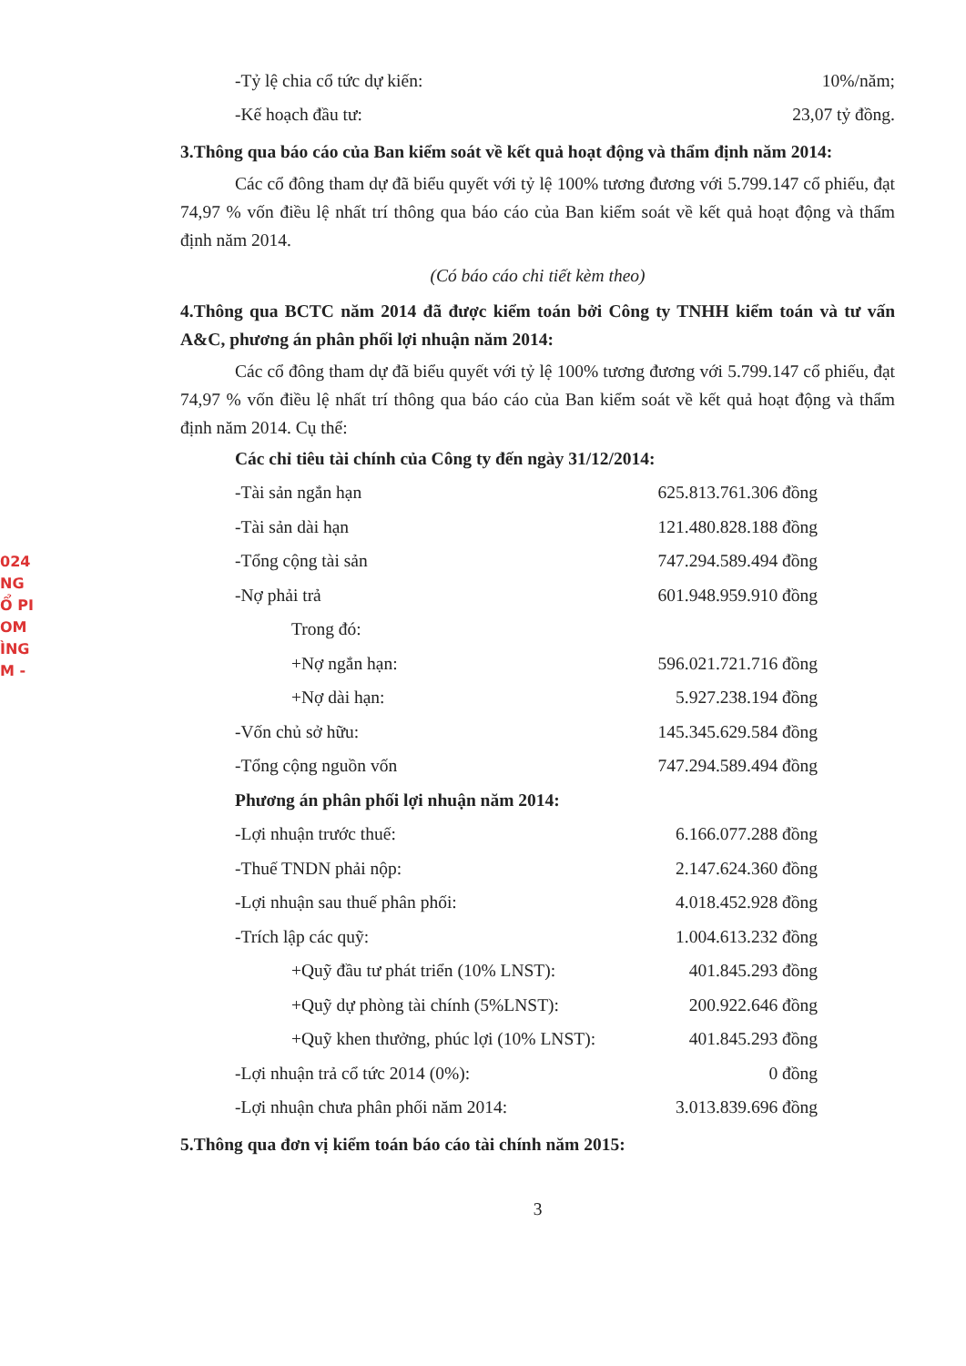024
NG
Ổ PI
OM
ÌNG
M -
| -Tỷ lệ chia cổ tức dự kiến: | 10%/năm; |
| -Kế hoạch đầu tư: | 23,07 tỷ đồng. |
3.Thông qua báo cáo của Ban kiểm soát về kết quả hoạt động và thẩm định năm 2014:
Các cổ đông tham dự đã biểu quyết với tỷ lệ 100% tương đương với 5.799.147 cổ phiếu, đạt 74,97 % vốn điều lệ nhất trí thông qua báo cáo của Ban kiểm soát về kết quả hoạt động và thẩm định năm 2014.
(Có báo cáo chi tiết kèm theo)
4.Thông qua BCTC năm 2014 đã được kiểm toán bởi Công ty TNHH kiểm toán và tư vấn A&C, phương án phân phối lợi nhuận năm 2014:
Các cổ đông tham dự đã biểu quyết với tỷ lệ 100% tương đương với 5.799.147 cổ phiếu, đạt 74,97 % vốn điều lệ nhất trí thông qua báo cáo của Ban kiểm soát về kết quả hoạt động và thẩm định năm 2014. Cụ thể:
| Các chỉ tiêu tài chính của Công ty đến ngày 31/12/2014: | |
| -Tài sản ngắn hạn | 625.813.761.306 đồng |
| -Tài sản dài hạn | 121.480.828.188 đồng |
| -Tổng cộng tài sản | 747.294.589.494 đồng |
| -Nợ phải trả | 601.948.959.910 đồng |
| Trong đó: | |
| +Nợ ngắn hạn: | 596.021.721.716 đồng |
| +Nợ dài hạn: | 5.927.238.194 đồng |
| -Vốn chủ sở hữu: | 145.345.629.584 đồng |
| -Tổng cộng nguồn vốn | 747.294.589.494 đồng |
| Phương án phân phối lợi nhuận năm 2014: | |
| -Lợi nhuận trước thuế: | 6.166.077.288 đồng |
| -Thuế TNDN phải nộp: | 2.147.624.360 đồng |
| -Lợi nhuận sau thuế phân phối: | 4.018.452.928 đồng |
| -Trích lập các quỹ: | 1.004.613.232 đồng |
| +Quỹ đầu tư phát triển (10% LNST): | 401.845.293 đồng |
| +Quỹ dự phòng tài chính (5%LNST): | 200.922.646 đồng |
| +Quỹ khen thưởng, phúc lợi (10% LNST): | 401.845.293 đồng |
| -Lợi nhuận trả cổ tức 2014 (0%): | 0 đồng |
| -Lợi nhuận chưa phân phối năm 2014: | 3.013.839.696 đồng |
5.Thông qua đơn vị kiểm toán báo cáo tài chính năm 2015:
3